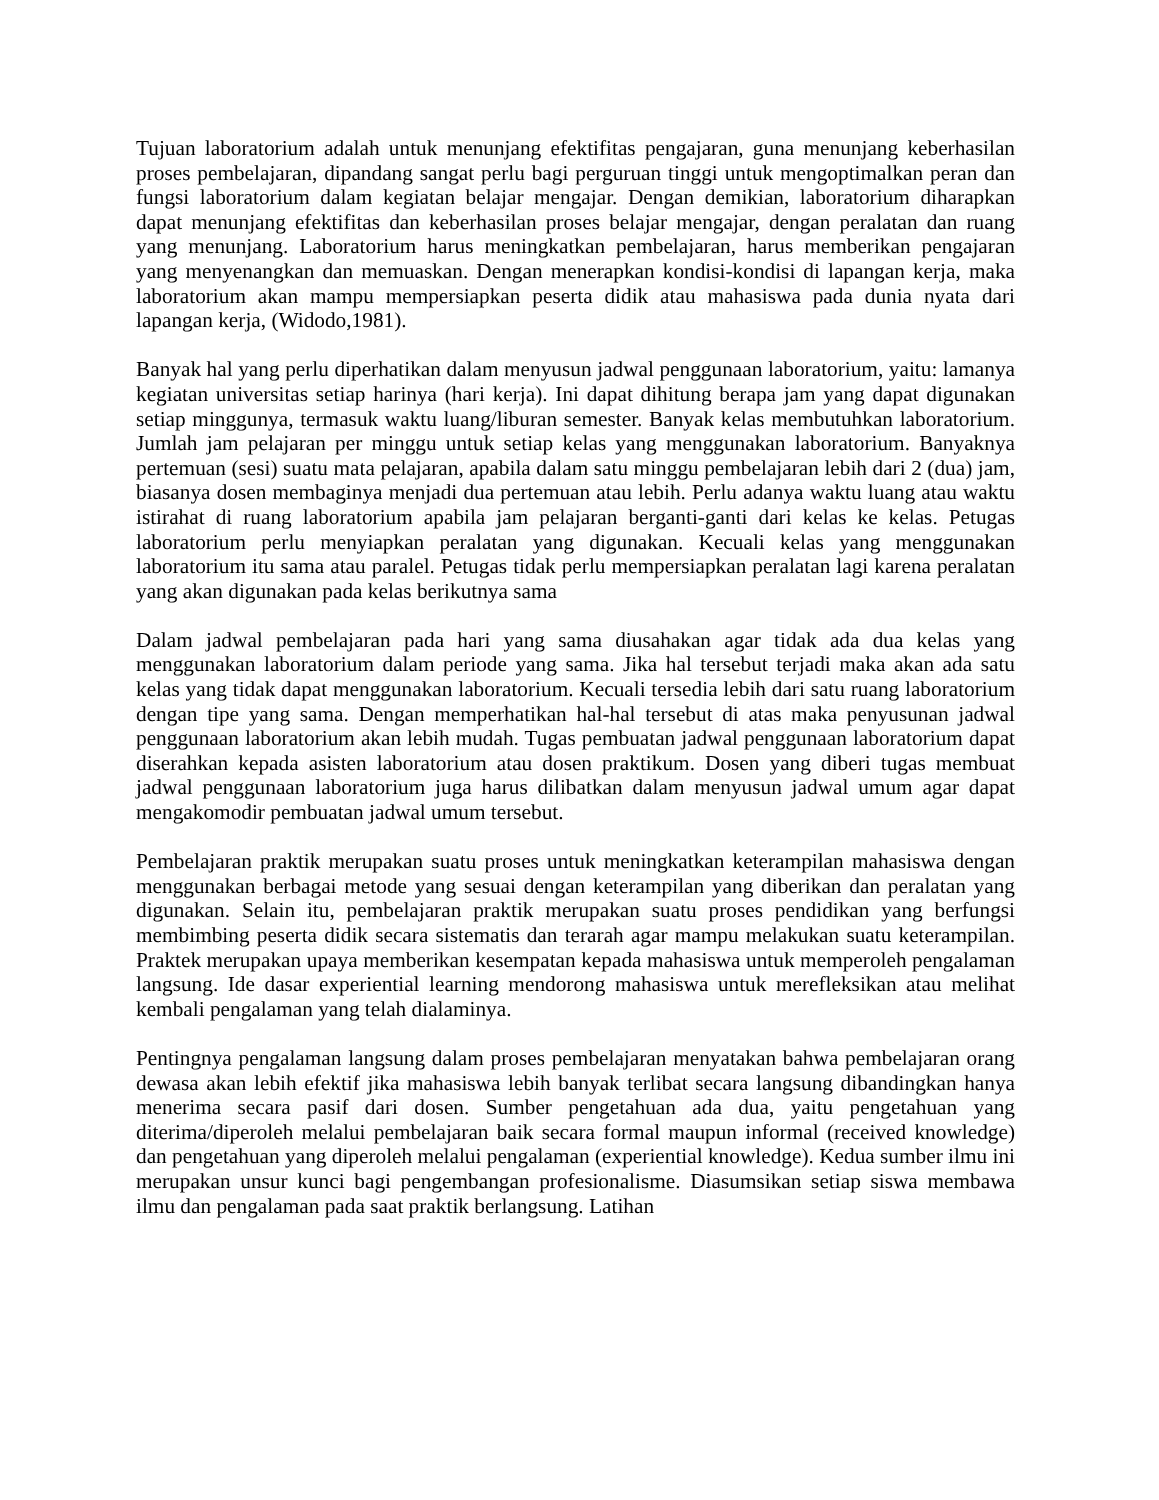Tujuan laboratorium adalah untuk menunjang efektifitas pengajaran, guna menunjang keberhasilan proses pembelajaran, dipandang sangat perlu bagi perguruan tinggi untuk mengoptimalkan peran dan fungsi laboratorium dalam kegiatan belajar mengajar. Dengan demikian, laboratorium diharapkan dapat menunjang efektifitas dan keberhasilan proses belajar mengajar, dengan peralatan dan ruang yang menunjang. Laboratorium harus meningkatkan pembelajaran, harus memberikan pengajaran yang menyenangkan dan memuaskan. Dengan menerapkan kondisi-kondisi di lapangan kerja, maka laboratorium akan mampu mempersiapkan peserta didik atau mahasiswa pada dunia nyata dari lapangan kerja, (Widodo,1981).
Banyak hal yang perlu diperhatikan dalam menyusun jadwal penggunaan laboratorium, yaitu: lamanya kegiatan universitas setiap harinya (hari kerja). Ini dapat dihitung berapa jam yang dapat digunakan setiap minggunya, termasuk waktu luang/liburan semester. Banyak kelas membutuhkan laboratorium. Jumlah jam pelajaran per minggu untuk setiap kelas yang menggunakan laboratorium. Banyaknya pertemuan (sesi) suatu mata pelajaran, apabila dalam satu minggu pembelajaran lebih dari 2 (dua) jam, biasanya dosen membaginya menjadi dua pertemuan atau lebih. Perlu adanya waktu luang atau waktu istirahat di ruang laboratorium apabila jam pelajaran berganti-ganti dari kelas ke kelas. Petugas laboratorium perlu menyiapkan peralatan yang digunakan. Kecuali kelas yang menggunakan laboratorium itu sama atau paralel. Petugas tidak perlu mempersiapkan peralatan lagi karena peralatan yang akan digunakan pada kelas berikutnya sama
Dalam jadwal pembelajaran pada hari yang sama diusahakan agar tidak ada dua kelas yang menggunakan laboratorium dalam periode yang sama. Jika hal tersebut terjadi maka akan ada satu kelas yang tidak dapat menggunakan laboratorium. Kecuali tersedia lebih dari satu ruang laboratorium dengan tipe yang sama. Dengan memperhatikan hal-hal tersebut di atas maka penyusunan jadwal penggunaan laboratorium akan lebih mudah. Tugas pembuatan jadwal penggunaan laboratorium dapat diserahkan kepada asisten laboratorium atau dosen praktikum. Dosen yang diberi tugas membuat jadwal penggunaan laboratorium juga harus dilibatkan dalam menyusun jadwal umum agar dapat mengakomodir pembuatan jadwal umum tersebut.
Pembelajaran praktik merupakan suatu proses untuk meningkatkan keterampilan mahasiswa dengan menggunakan berbagai metode yang sesuai dengan keterampilan yang diberikan dan peralatan yang digunakan. Selain itu, pembelajaran praktik merupakan suatu proses pendidikan yang berfungsi membimbing peserta didik secara sistematis dan terarah agar mampu melakukan suatu keterampilan. Praktek merupakan upaya memberikan kesempatan kepada mahasiswa untuk memperoleh pengalaman langsung. Ide dasar experiential learning mendorong mahasiswa untuk merefleksikan atau melihat kembali pengalaman yang telah dialaminya.
Pentingnya pengalaman langsung dalam proses pembelajaran menyatakan bahwa pembelajaran orang dewasa akan lebih efektif jika mahasiswa lebih banyak terlibat secara langsung dibandingkan hanya menerima secara pasif dari dosen. Sumber pengetahuan ada dua, yaitu pengetahuan yang diterima/diperoleh melalui pembelajaran baik secara formal maupun informal (received knowledge) dan pengetahuan yang diperoleh melalui pengalaman (experiential knowledge). Kedua sumber ilmu ini merupakan unsur kunci bagi pengembangan profesionalisme. Diasumsikan setiap siswa membawa ilmu dan pengalaman pada saat praktik berlangsung. Latihan